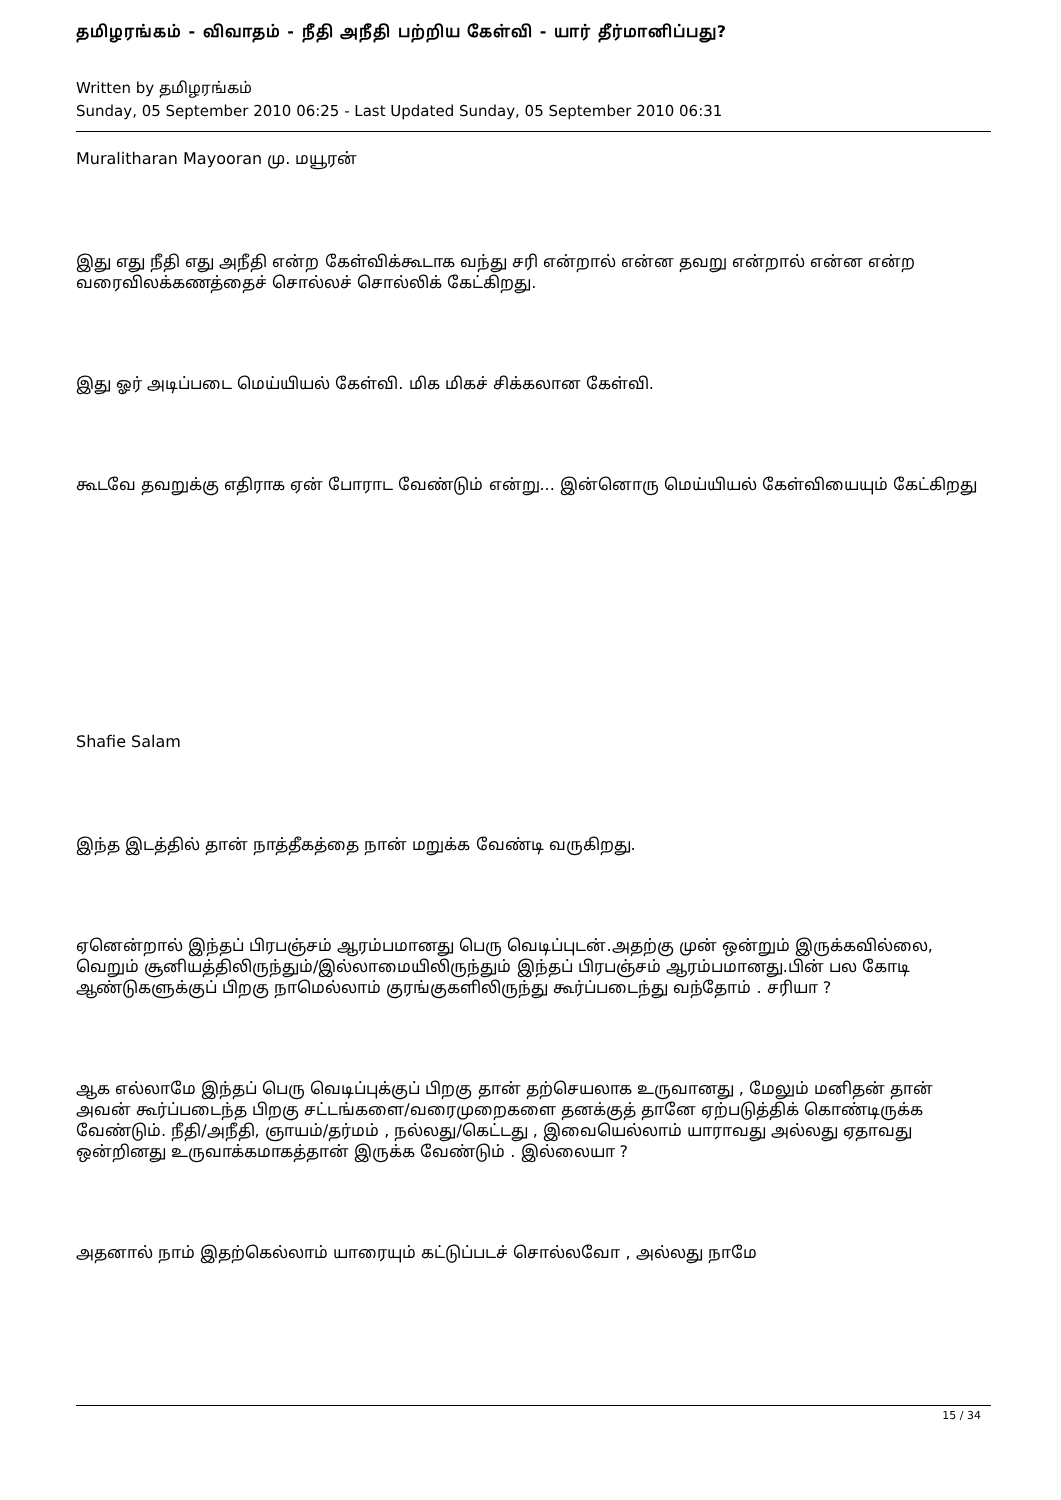தமிழரங்கம் - விவாதம் - நீதி அநீதி பற்றிய கேள்வி - யார் தீர்மானிப்பது?
Written by தமிழரங்கம்
Sunday, 05 September 2010 06:25 - Last Updated Sunday, 05 September 2010 06:31
Muralitharan Mayooran மு. மயூரன்
இது எது நீதி எது அநீதி என்ற கேள்விக்கூடாக வந்து சரி என்றால் என்ன தவறு என்றால் என்ன என்ற வரைவிலக்கணத்தைச் சொல்லச் சொல்லிக் கேட்கிறது.
இது ஓர் அடிப்படை மெய்யியல் கேள்வி. மிக மிகச் சிக்கலான கேள்வி.
கூடவே தவறுக்கு எதிராக ஏன் போராட வேண்டும் என்று... இன்னொரு மெய்யியல் கேள்வியையும் கேட்கிறது
Shafie Salam
இந்த இடத்தில் தான் நாத்தீகத்தை நான் மறுக்க வேண்டி வருகிறது.
ஏனென்றால் இந்தப் பிரபஞ்சம் ஆரம்பமானது பெரு வெடிப்புடன்.அதற்கு முன் ஒன்றும் இருக்கவில்லை, வெறும் சூனியத்திலிருந்தும்/இல்லாமையிலிருந்தும் இந்தப் பிரபஞ்சம் ஆரம்பமானது.பின் பல கோடி ஆண்டுகளுக்குப் பிறகு நாமெல்லாம் குரங்குகளிலிருந்து கூர்ப்படைந்து வந்தோம் . சரியா ?
ஆக எல்லாமே இந்தப் பெரு வெடிப்புக்குப் பிறகு தான் தற்செயலாக உருவானது , மேலும் மனிதன் தான் அவன் கூர்ப்படைந்த பிறகு சட்டங்களை/வரைமுறைகளை தனக்குத் தானே ஏற்படுத்திக் கொண்டிருக்க வேண்டும். நீதி/அநீதி, ஞாயம்/தர்மம் , நல்லது/கெட்டது , இவையெல்லாம் யாராவது அல்லது ஏதாவது ஒன்றினது உருவாக்கமாகத்தான் இருக்க வேண்டும் . இல்லையா ?
அதனால் நாம் இதற்கெல்லாம் யாரையும் கட்டுப்படச் சொல்லவோ , அல்லது நாமே
15 / 34